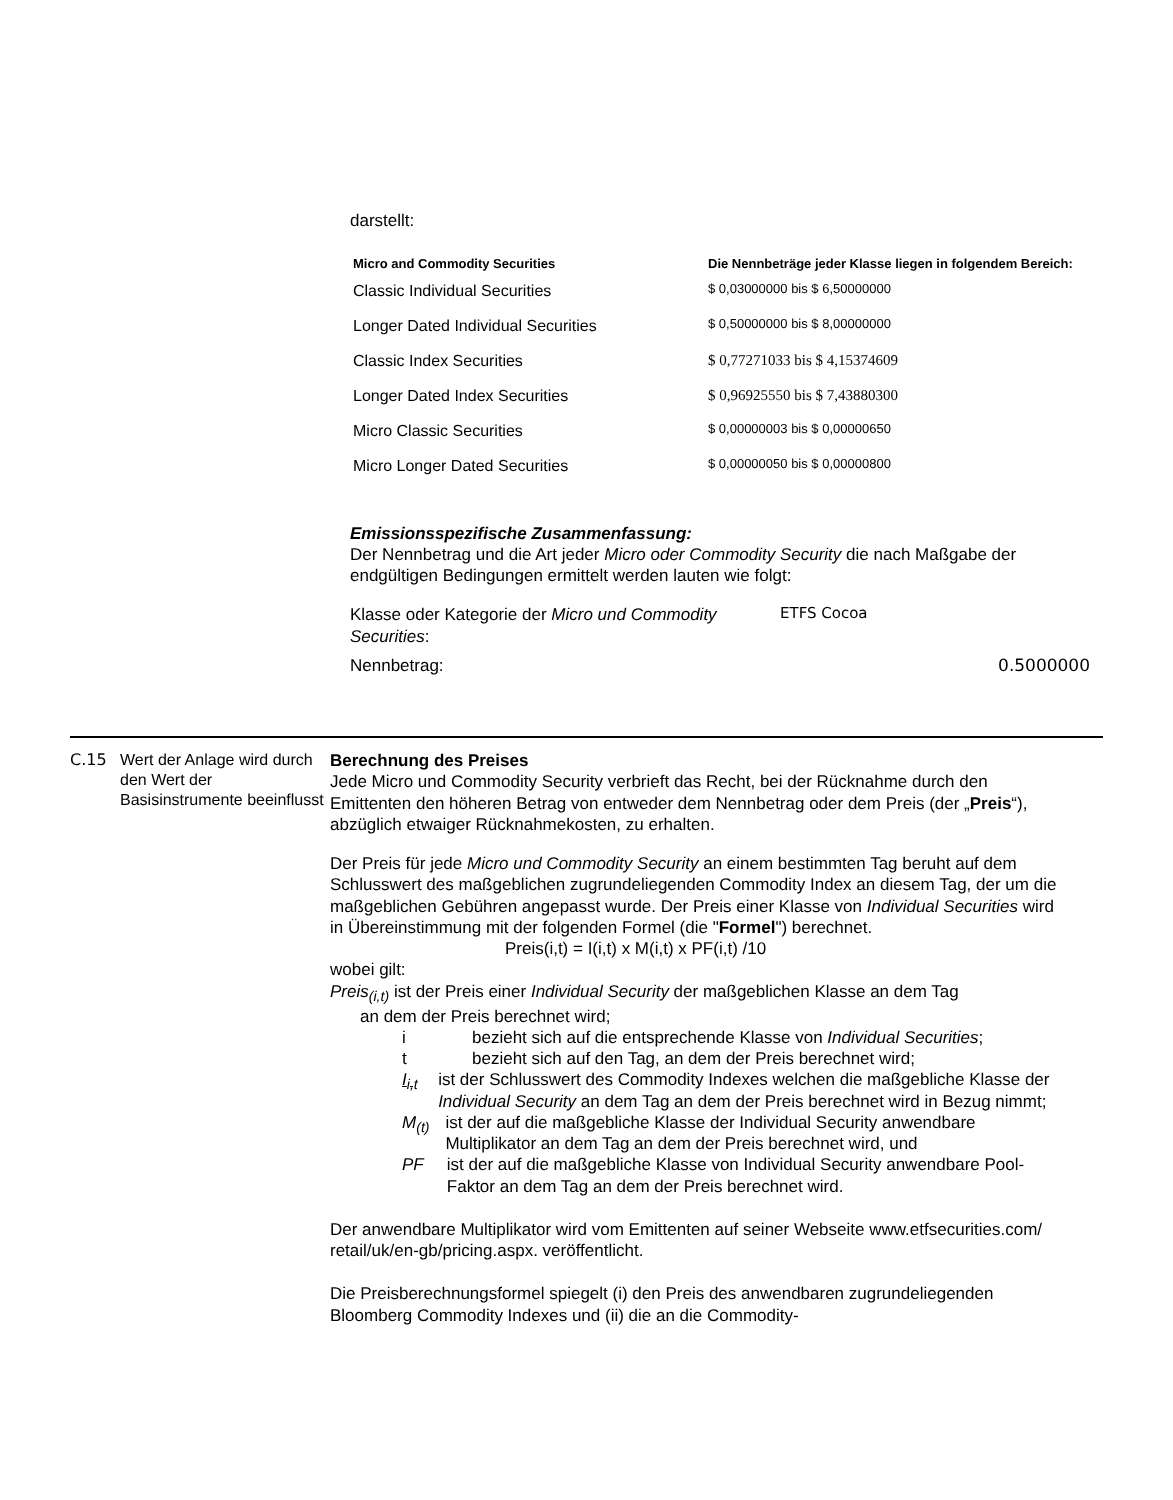darstellt:
| Micro and Commodity Securities | Die Nennbeträge jeder Klasse liegen in folgendem Bereich: |
| --- | --- |
| Classic Individual Securities | $ 0,03000000 bis $ 6,50000000 |
| Longer Dated Individual Securities | $ 0,50000000 bis $ 8,00000000 |
| Classic Index Securities | $ 0,77271033 bis $ 4,15374609 |
| Longer Dated Index Securities | $ 0,96925550 bis $ 7,43880300 |
| Micro Classic Securities | $ 0,00000003 bis $ 0,00000650 |
| Micro Longer Dated Securities | $ 0,00000050 bis $ 0,00000800 |
Emissionsspezifische Zusammenfassung:
Der Nennbetrag und die Art jeder Micro oder Commodity Security die nach Maßgabe der endgültigen Bedingungen ermittelt werden lauten wie folgt:
Klasse oder Kategorie der Micro und Commodity Securities:
ETFS Cocoa
Nennbetrag: 0.5000000
C.15 Wert der Anlage wird durch den Wert der Basisinstrumente beeinflusst
Berechnung des Preises
Jede Micro und Commodity Security verbrieft das Recht, bei der Rücknahme durch den Emittenten den höheren Betrag von entweder dem Nennbetrag oder dem Preis (der „Preis“), abzüglich etwaiger Rücknahmekosten, zu erhalten.
Der Preis für jede Micro und Commodity Security an einem bestimmten Tag beruht auf dem Schlusswert des maßgeblichen zugrundeliegenden Commodity Index an diesem Tag, der um die maßgeblichen Gebühren angepasst wurde. Der Preis einer Klasse von Individual Securities wird in Übereinstimmung mit der folgenden Formel (die "Formel") berechnet.
Preis(i,t) = I(i,t) x M(i,t) x PF(i,t) /10
wobei gilt:
Preis<sub>(i,t)</sub> ist der Preis einer Individual Security der maßgeblichen Klasse an dem Tag
an dem der Preis berechnet wird;
i bezieht sich auf die entsprechende Klasse von Individual Securities;
t bezieht sich auf den Tag, an dem der Preis berechnet wird;
I<sub>i,t</sub> ist der Schlusswert des Commodity Indexes welchen die maßgebliche Klasse der Individual Security an dem Tag an dem der Preis berechnet wird in Bezug nimmt;
M<sub>(t)</sub> ist der auf die maßgebliche Klasse der Individual Security anwendbare Multiplikator an dem Tag an dem der Preis berechnet wird, und
PF ist der auf die maßgebliche Klasse von Individual Security anwendbare Pool-Faktor an dem Tag an dem der Preis berechnet wird.
Der anwendbare Multiplikator wird vom Emittenten auf seiner Webseite www.etfsecurities.com/ retail/uk/en-gb/pricing.aspx. veröffentlicht.
Die Preisberechnungsformel spiegelt (i) den Preis des anwendbaren zugrundeliegenden Bloomberg Commodity Indexes und (ii) die an die Commodity-